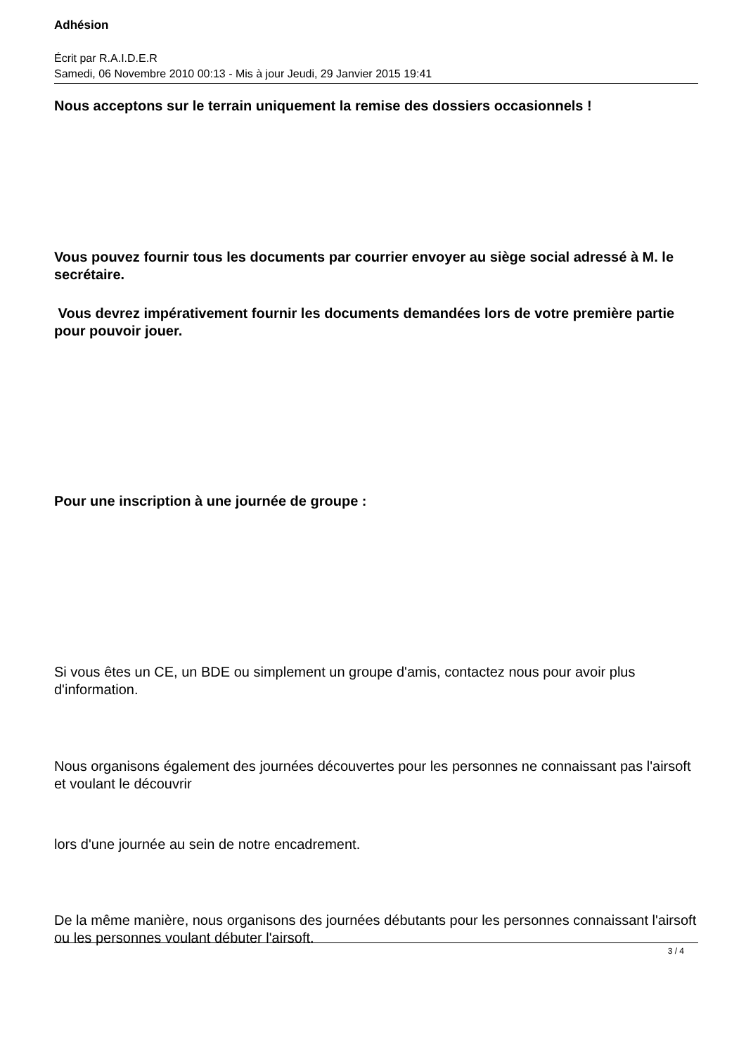Adhésion
Écrit par R.A.I.D.E.R
Samedi, 06 Novembre 2010 00:13 - Mis à jour Jeudi, 29 Janvier 2015 19:41
Nous acceptons sur le terrain uniquement la remise des dossiers occasionnels !
Vous pouvez fournir tous les documents par courrier envoyer au siège social adressé à M. le secrétaire.
Vous devrez impérativement fournir les documents demandées lors de votre première partie pour pouvoir jouer.
Pour une inscription à une journée de groupe :
Si vous êtes un CE, un BDE ou simplement un groupe d'amis, contactez nous pour avoir plus d'information.
Nous organisons également des journées découvertes pour les personnes ne connaissant pas l'airsoft et voulant le découvrir
lors d'une journée au sein de notre encadrement.
De la même manière, nous organisons des journées débutants pour les personnes connaissant l'airsoft ou les personnes voulant débuter l'airsoft.
3 / 4